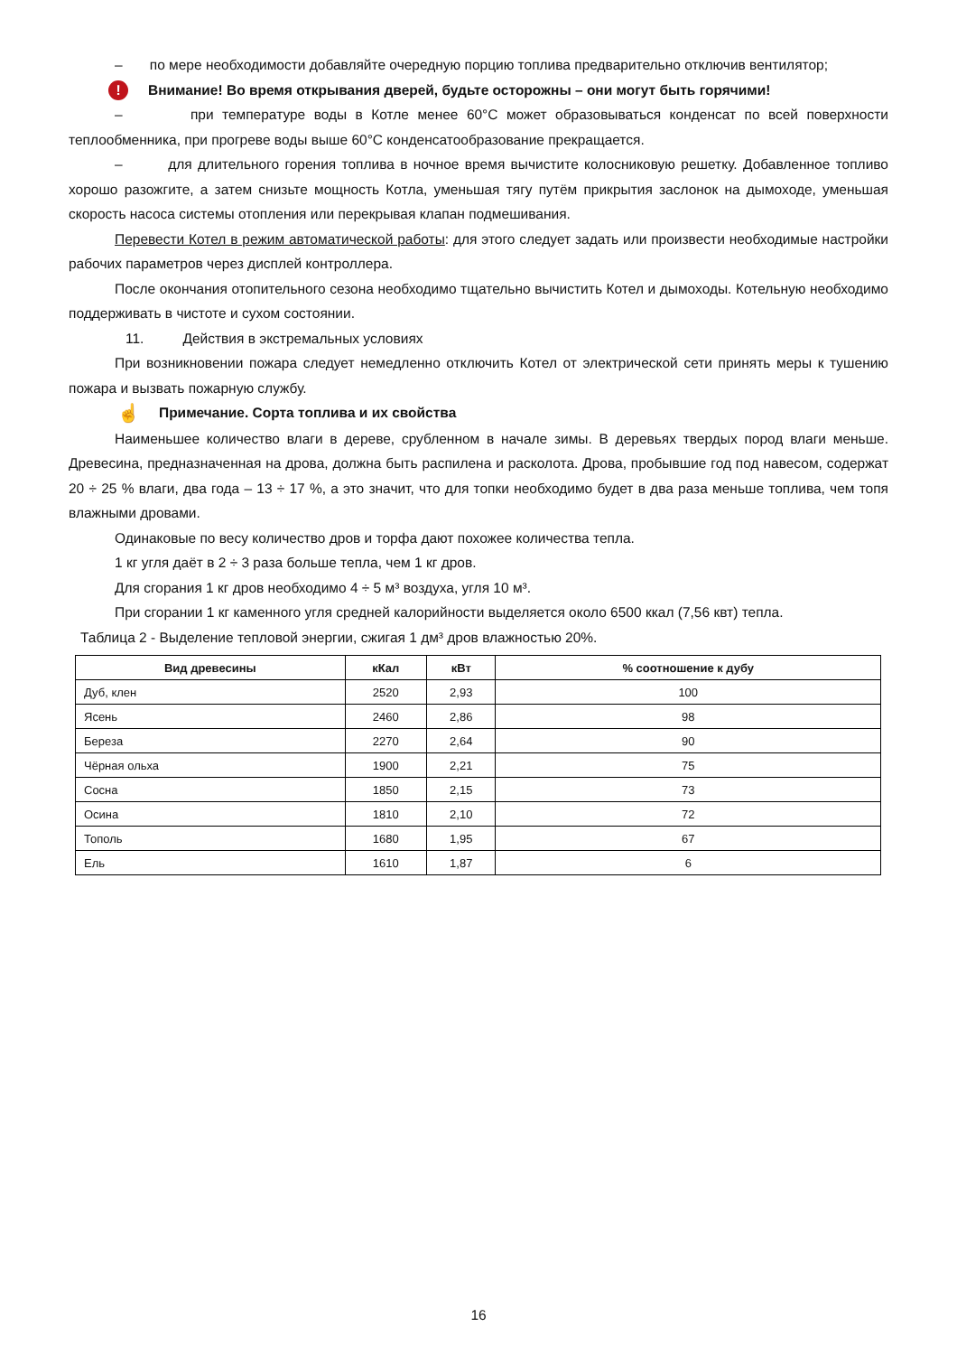– по мере необходимости добавляйте очередную порцию топлива предварительно отключив вентилятор;
! Внимание! Во время открывания дверей, будьте осторожны – они могут быть горячими!
– при температуре воды в Котле менее 60°С может образовываться конденсат по всей поверхности теплообменника, при прогреве воды выше 60°С конденсатообразование прекращается.
– для длительного горения топлива в ночное время вычистите колосниковую решетку. Добавленное топливо хорошо разожгите, а затем снизьте мощность Котла, уменьшая тягу путём прикрытия заслонок на дымоходе, уменьшая скорость насоса системы отопления или перекрывая клапан подмешивания.
Перевести Котел в режим автоматической работы: для этого следует задать или произвести необходимые настройки рабочих параметров через дисплей контроллера.
После окончания отопительного сезона необходимо тщательно вычистить Котел и дымоходы. Котельную необходимо поддерживать в чистоте и сухом состоянии.
11. Действия в экстремальных условиях
При возникновении пожара следует немедленно отключить Котел от электрической сети принять меры к тушению пожара и вызвать пожарную службу.
☝ Примечание. Сорта топлива и их свойства
Наименьшее количество влаги в дереве, срубленном в начале зимы. В деревьях твердых пород влаги меньше. Древесина, предназначенная на дрова, должна быть распилена и расколота. Дрова, пробывшие год под навесом, содержат 20 ÷ 25 % влаги, два года – 13 ÷ 17 %, а это значит, что для топки необходимо будет в два раза меньше топлива, чем топя влажными дровами.
Одинаковые по весу количество дров и торфа дают похожее количества тепла.
1 кг угля даёт в 2 ÷ 3 раза больше тепла, чем 1 кг дров.
Для сгорания 1 кг дров необходимо 4 ÷ 5 м³ воздуха, угля 10 м³.
При сгорании 1 кг каменного угля средней калорийности выделяется около 6500 ккал (7,56 квт) тепла.
Таблица 2 - Выделение тепловой энергии, сжигая 1 дм³ дров влажностью 20%.
| Вид древесины | кКал | кВт | % соотношение к дубу |
| --- | --- | --- | --- |
| Дуб, клен | 2520 | 2,93 | 100 |
| Ясень | 2460 | 2,86 | 98 |
| Береза | 2270 | 2,64 | 90 |
| Чёрная ольха | 1900 | 2,21 | 75 |
| Сосна | 1850 | 2,15 | 73 |
| Осина | 1810 | 2,10 | 72 |
| Тополь | 1680 | 1,95 | 67 |
| Ель | 1610 | 1,87 | 6 |
16